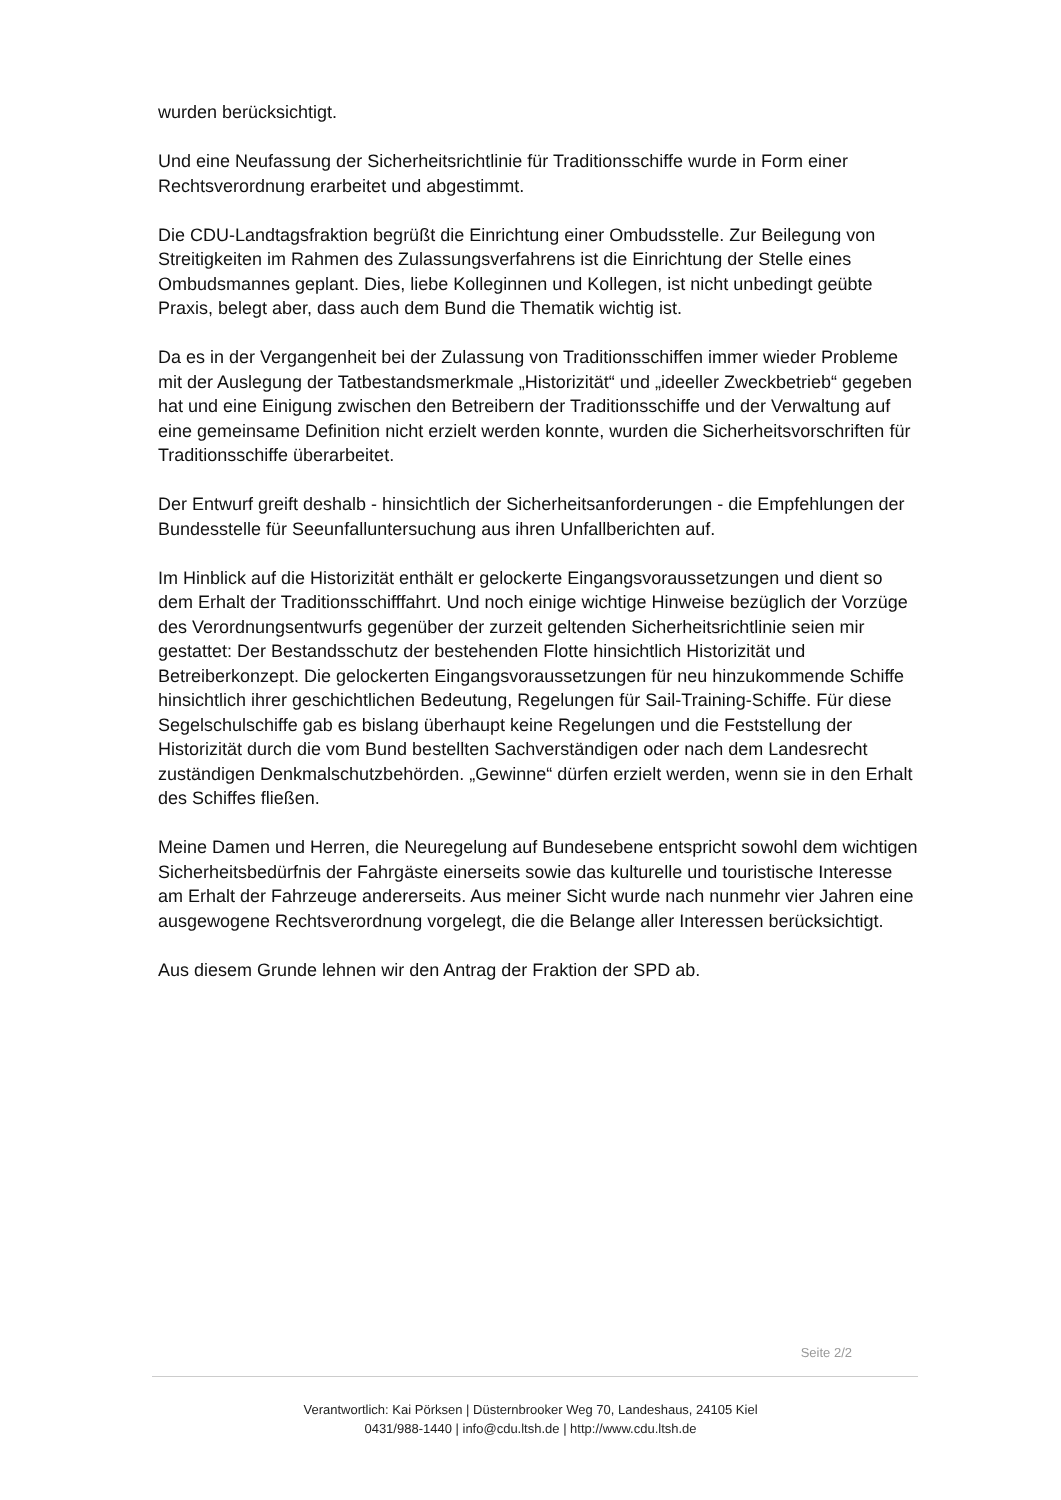wurden berücksichtigt.
Und eine Neufassung der Sicherheitsrichtlinie für Traditionsschiffe wurde in Form einer Rechtsverordnung erarbeitet und abgestimmt.
Die CDU-Landtagsfraktion begrüßt die Einrichtung einer Ombudsstelle. Zur Beilegung von Streitigkeiten im Rahmen des Zulassungsverfahrens ist die Einrichtung der Stelle eines Ombudsmannes geplant. Dies, liebe Kolleginnen und Kollegen, ist nicht unbedingt geübte Praxis, belegt aber, dass auch dem Bund die Thematik wichtig ist.
Da es in der Vergangenheit bei der Zulassung von Traditionsschiffen immer wieder Probleme mit der Auslegung der Tatbestandsmerkmale „Historizität“ und „ideeller Zweckbetrieb“ gegeben hat und eine Einigung zwischen den Betreibern der Traditionsschiffe und der Verwaltung auf eine gemeinsame Definition nicht erzielt werden konnte, wurden die Sicherheitsvorschriften für Traditionsschiffe überarbeitet.
Der Entwurf greift deshalb - hinsichtlich der Sicherheitsanforderungen - die Empfehlungen der Bundesstelle für Seeunfalluntersuchung aus ihren Unfallberichten auf.
Im Hinblick auf die Historizität enthält er gelockerte Eingangsvoraussetzungen und dient so dem Erhalt der Traditionsschifffahrt. Und noch einige wichtige Hinweise bezüglich der Vorzüge des Verordnungsentwurfs gegenüber der zurzeit geltenden Sicherheitsrichtlinie seien mir gestattet: Der Bestandsschutz der bestehenden Flotte hinsichtlich Historizität und Betreiberkonzept. Die gelockerten Eingangsvoraussetzungen für neu hinzukommende Schiffe hinsichtlich ihrer geschichtlichen Bedeutung, Regelungen für Sail-Training-Schiffe. Für diese Segelschulschiffe gab es bislang überhaupt keine Regelungen und die Feststellung der Historizität durch die vom Bund bestellten Sachverständigen oder nach dem Landesrecht zuständigen Denkmalschutzbehörden. „Gewinne“ dürfen erzielt werden, wenn sie in den Erhalt des Schiffes fließen.
Meine Damen und Herren, die Neuregelung auf Bundesebene entspricht sowohl dem wichtigen Sicherheitsbedürfnis der Fahrgäste einerseits sowie das kulturelle und touristische Interesse am Erhalt der Fahrzeuge andererseits. Aus meiner Sicht wurde nach nunmehr vier Jahren eine ausgewogene Rechtsverordnung vorgelegt, die die Belange aller Interessen berücksichtigt.
Aus diesem Grunde lehnen wir den Antrag der Fraktion der SPD ab.
Seite 2/2
Verantwortlich: Kai Pörksen | Düsternbrooker Weg 70, Landeshaus, 24105 Kiel
0431/988-1440 | info@cdu.ltsh.de | http://www.cdu.ltsh.de